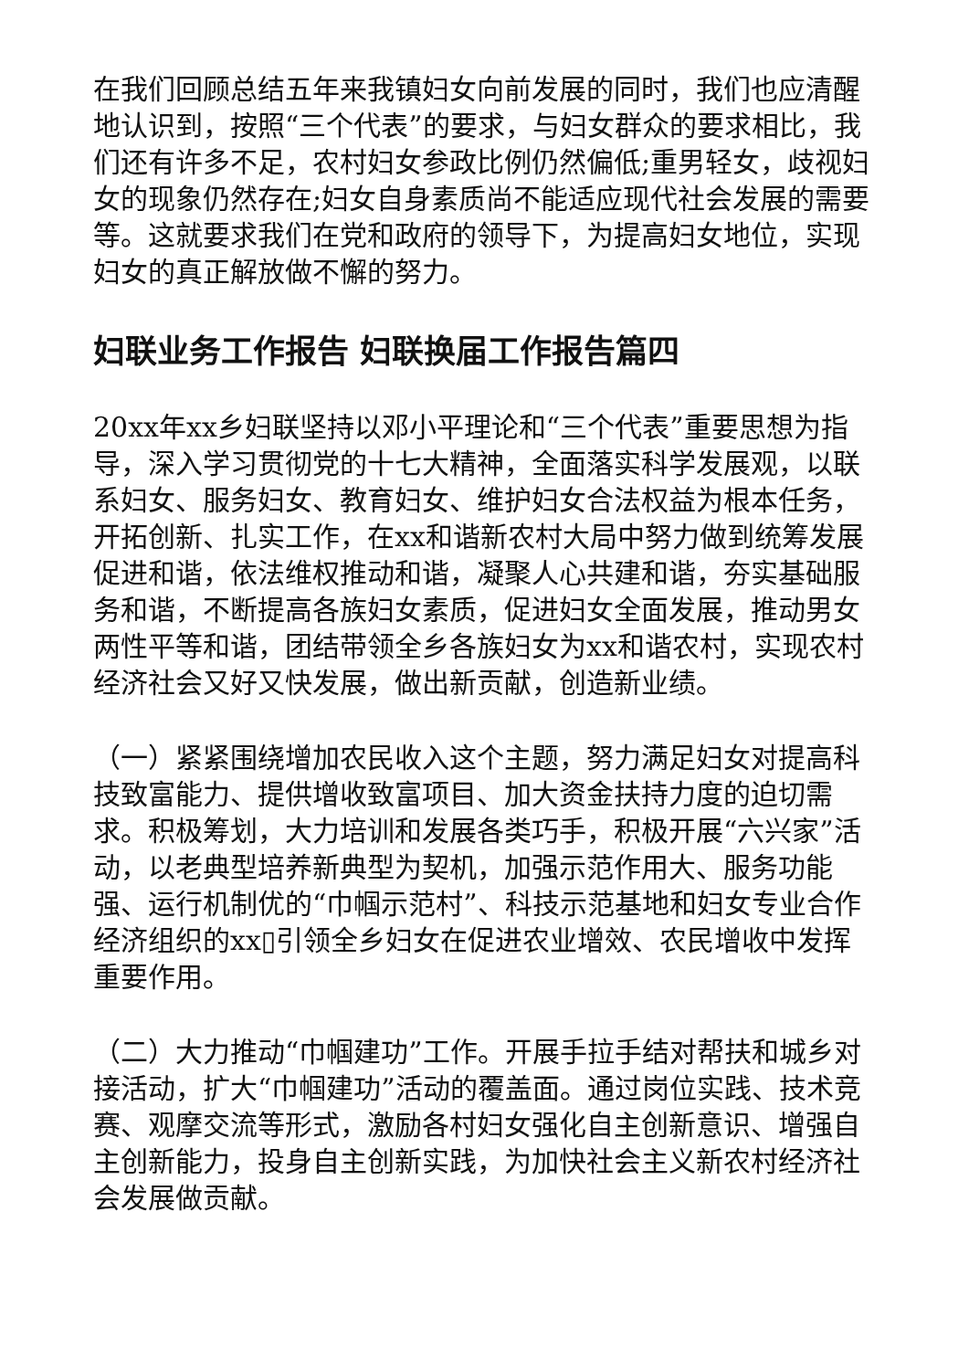在我们回顾总结五年来我镇妇女向前发展的同时，我们也应清醒地认识到，按照“三个代表”的要求，与妇女群众的要求相比，我们还有许多不足，农村妇女参政比例仍然偏低;重男轻女，歧视妇女的现象仍然存在;妇女自身素质尚不能适应现代社会发展的需要等。这就要求我们在党和政府的领导下，为提高妇女地位，实现妇女的真正解放做不懈的努力。
妇联业务工作报告 妇联换届工作报告篇四
20xx年xx乡妇联坚持以邓小平理论和“三个代表”重要思想为指导，深入学习贯彻党的十七大精神，全面落实科学发展观，以联系妇女、服务妇女、教育妇女、维护妇女合法权益为根本任务，开拓创新、扎实工作，在xx和谐新农村大局中努力做到统筹发展促进和谐，依法维权推动和谐，凝聚人心共建和谐，夯实基础服务和谐，不断提高各族妇女素质，促进妇女全面发展，推动男女两性平等和谐，团结带领全乡各族妇女为xx和谐农村，实现农村经济社会又好又快发展，做出新贡献，创造新业绩。
（一）紧紧围绕增加农民收入这个主题，努力满足妇女对提高科技致富能力、提供增收致富项目、加大资金扶持力度的迫切需求。积极筹划，大力培训和发展各类巧手，积极开展“六兴家”活动，以老典型培养新典型为契机，加强示范作用大、服务功能强、运行机制优的“巾帼示范村”、科技示范基地和妇女专业合作经济组织的xx▯引领全乡妇女在促进农业增效、农民增收中发挥重要作用。
（二）大力推动“巾帼建功”工作。开展手拉手结对帮扶和城乡对接活动，扩大“巾帼建功”活动的覆盖面。通过岗位实践、技术竞赛、观摩交流等形式，激励各村妇女强化自主创新意识、增强自主创新能力，投身自主创新实践，为加快社会主义新农村经济社会发展做贡献。